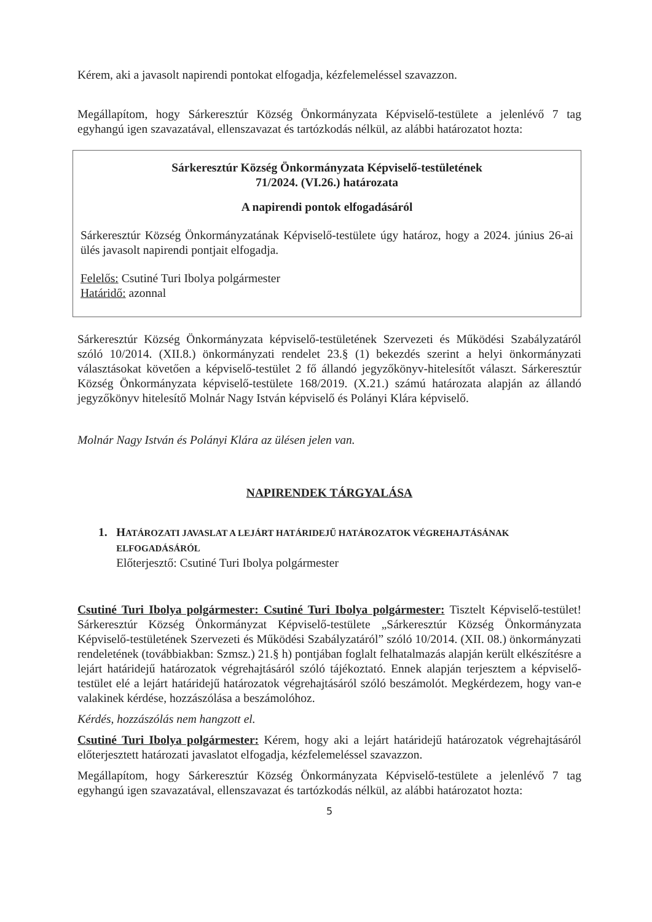Kérem, aki a javasolt napirendi pontokat elfogadja, kézfelemeléssel szavazzon.
Megállapítom, hogy Sárkeresztúr Község Önkormányzata Képviselő-testülete a jelenlévő 7 tag egyhangú igen szavazatával, ellenszavazat és tartózkodás nélkül, az alábbi határozatot hozta:
Sárkeresztúr Község Önkormányzata Képviselő-testületének
71/2024. (VI.26.) határozata
A napirendi pontok elfogadásáról
Sárkeresztúr Község Önkormányzatának Képviselő-testülete úgy határoz, hogy a 2024. június 26-ai ülés javasolt napirendi pontjait elfogadja.
Felelős: Csutiné Turi Ibolya polgármester
Határidő: azonnal
Sárkeresztúr Község Önkormányzata képviselő-testületének Szervezeti és Működési Szabályzatáról szóló 10/2014. (XII.8.) önkormányzati rendelet 23.§ (1) bekezdés szerint a helyi önkormányzati választásokat követően a képviselő-testület 2 fő állandó jegyzőkönyv-hitelesítőt választ. Sárkeresztúr Község Önkormányzata képviselő-testülete 168/2019. (X.21.) számú határozata alapján az állandó jegyzőkönyv hitelesítő Molnár Nagy István képviselő és Polányi Klára képviselő.
Molnár Nagy István és Polányi Klára az ülésen jelen van.
NAPIRENDEK TÁRGYALÁSA
1. HATÁROZATI JAVASLAT A LEJÁRT HATÁRIDEJŰ HATÁROZATOK VÉGREHAJTÁSÁNAK ELFOGADÁSÁRÓL
Előterjesztő: Csutiné Turi Ibolya polgármester
Csutiné Turi Ibolya polgármester: Csutiné Turi Ibolya polgármester: Tisztelt Képviselő-testület! Sárkeresztúr Község Önkormányzat Képviselő-testülete „Sárkeresztúr Község Önkormányzata Képviselő-testületének Szervezeti és Működési Szabályzatáról” szóló 10/2014. (XII. 08.) önkormányzati rendeletének (továbbiakban: Szmsz.) 21.§ h) pontjában foglalt felhatalmazás alapján került elkészítésre a lejárt határidejű határozatok végrehajtásáról szóló tájékoztató. Ennek alapján terjesztem a képviselő-testület elé a lejárt határidejű határozatok végrehajtásáról szóló beszámolót. Megkérdezem, hogy van-e valakinek kérdése, hozzászólása a beszámolóhoz.
Kérdés, hozzászólás nem hangzott el.
Csutiné Turi Ibolya polgármester: Kérem, hogy aki a lejárt határidejű határozatok végrehajtásáról előterjesztett határozati javaslatot elfogadja, kézfelemeléssel szavazzon.
Megállapítom, hogy Sárkeresztúr Község Önkormányzata Képviselő-testülete a jelenlévő 7 tag egyhangú igen szavazatával, ellenszavazat és tartózkodás nélkül, az alábbi határozatot hozta:
5